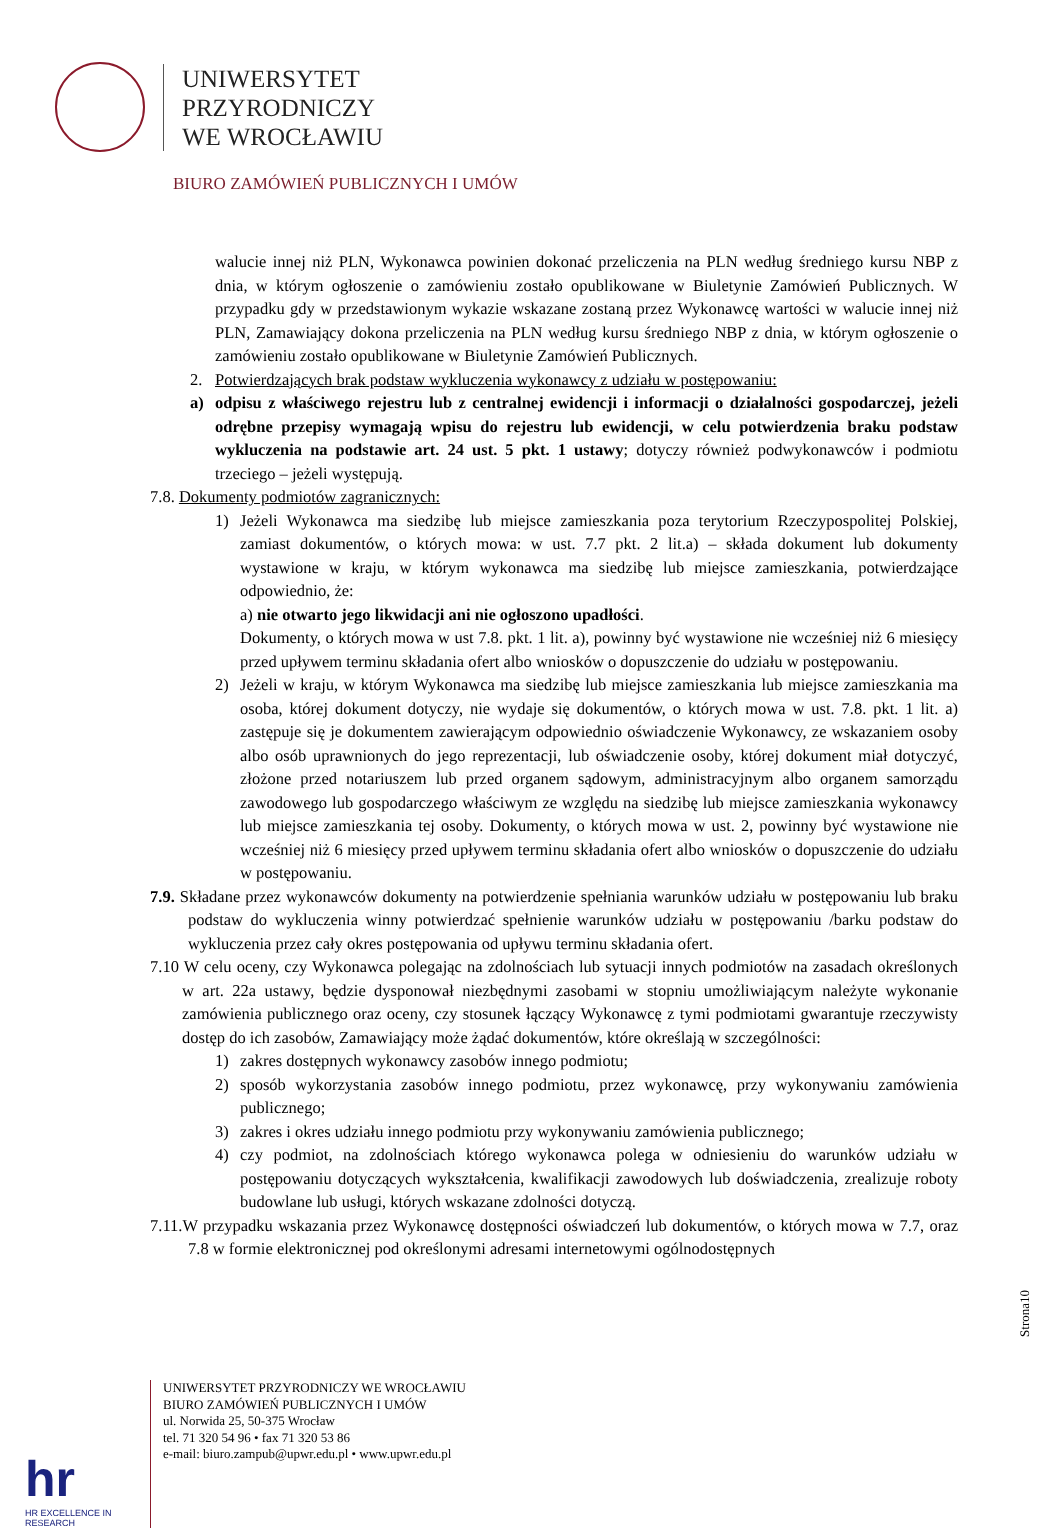UNIWERSYTET
PRZYRODNICZY
WE WROCŁAWIU
BIURO ZAMÓWIEŃ PUBLICZNYCH I UMÓW
walucie innej niż PLN, Wykonawca powinien dokonać przeliczenia na PLN według średniego kursu NBP z dnia, w którym ogłoszenie o zamówieniu zostało opublikowane w Biuletynie Zamówień Publicznych. W przypadku gdy w przedstawionym wykazie wskazane zostaną przez Wykonawcę wartości w walucie innej niż PLN, Zamawiający dokona przeliczenia na PLN według kursu średniego NBP z dnia, w którym ogłoszenie o zamówieniu zostało opublikowane w Biuletynie Zamówień Publicznych.
2. Potwierdzających brak podstaw wykluczenia wykonawcy z udziału w postępowaniu:
a) odpisu z właściwego rejestru lub z centralnej ewidencji i informacji o działalności gospodarczej, jeżeli odrębne przepisy wymagają wpisu do rejestru lub ewidencji, w celu potwierdzenia braku podstaw wykluczenia na podstawie art. 24 ust. 5 pkt. 1 ustawy; dotyczy również podwykonawców i podmiotu trzeciego – jeżeli występują.
7.8. Dokumenty podmiotów zagranicznych:
1) Jeżeli Wykonawca ma siedzibę lub miejsce zamieszkania poza terytorium Rzeczypospolitej Polskiej, zamiast dokumentów, o których mowa: w ust. 7.7 pkt. 2 lit.a) – składa dokument lub dokumenty wystawione w kraju, w którym wykonawca ma siedzibę lub miejsce zamieszkania, potwierdzające odpowiednio, że:
a) nie otwarto jego likwidacji ani nie ogłoszono upadłości.
Dokumenty, o których mowa w ust 7.8. pkt. 1 lit. a), powinny być wystawione nie wcześniej niż 6 miesięcy przed upływem terminu składania ofert albo wniosków o dopuszczenie do udziału w postępowaniu.
2) Jeżeli w kraju, w którym Wykonawca ma siedzibę lub miejsce zamieszkania lub miejsce zamieszkania ma osoba, której dokument dotyczy, nie wydaje się dokumentów, o których mowa w ust. 7.8. pkt. 1 lit. a) zastępuje się je dokumentem zawierającym odpowiednio oświadczenie Wykonawcy, ze wskazaniem osoby albo osób uprawnionych do jego reprezentacji, lub oświadczenie osoby, której dokument miał dotyczyć, złożone przed notariuszem lub przed organem sądowym, administracyjnym albo organem samorządu zawodowego lub gospodarczego właściwym ze względu na siedzibę lub miejsce zamieszkania wykonawcy lub miejsce zamieszkania tej osoby. Dokumenty, o których mowa w ust. 2, powinny być wystawione nie wcześniej niż 6 miesięcy przed upływem terminu składania ofert albo wniosków o dopuszczenie do udziału w postępowaniu.
7.9. Składane przez wykonawców dokumenty na potwierdzenie spełniania warunków udziału w postępowaniu lub braku podstaw do wykluczenia winny potwierdzać spełnienie warunków udziału w postępowaniu /barku podstaw do wykluczenia przez cały okres postępowania od upływu terminu składania ofert.
7.10 W celu oceny, czy Wykonawca polegając na zdolnościach lub sytuacji innych podmiotów na zasadach określonych w art. 22a ustawy, będzie dysponował niezbędnymi zasobami w stopniu umożliwiającym należyte wykonanie zamówienia publicznego oraz oceny, czy stosunek łączący Wykonawcę z tymi podmiotami gwarantuje rzeczywisty dostęp do ich zasobów, Zamawiający może żądać dokumentów, które określają w szczególności:
1) zakres dostępnych wykonawcy zasobów innego podmiotu;
2) sposób wykorzystania zasobów innego podmiotu, przez wykonawcę, przy wykonywaniu zamówienia publicznego;
3) zakres i okres udziału innego podmiotu przy wykonywaniu zamówienia publicznego;
4) czy podmiot, na zdolnościach którego wykonawca polega w odniesieniu do warunków udziału w postępowaniu dotyczących wykształcenia, kwalifikacji zawodowych lub doświadczenia, zrealizuje roboty budowlane lub usługi, których wskazane zdolności dotyczą.
7.11.W przypadku wskazania przez Wykonawcę dostępności oświadczeń lub dokumentów, o których mowa w 7.7, oraz 7.8 w formie elektronicznej pod określonymi adresami internetowymi ogólnodostępnych
Strona10
hr
HR EXCELLENCE IN RESEARCH
UNIWERSYTET PRZYRODNICZY WE WROCŁAWIU
BIURO ZAMÓWIEŃ PUBLICZNYCH I UMÓW
ul. Norwida 25, 50-375 Wrocław
tel. 71 320 54 96 • fax 71 320 53 86
e-mail: biuro.zampub@upwr.edu.pl • www.upwr.edu.pl